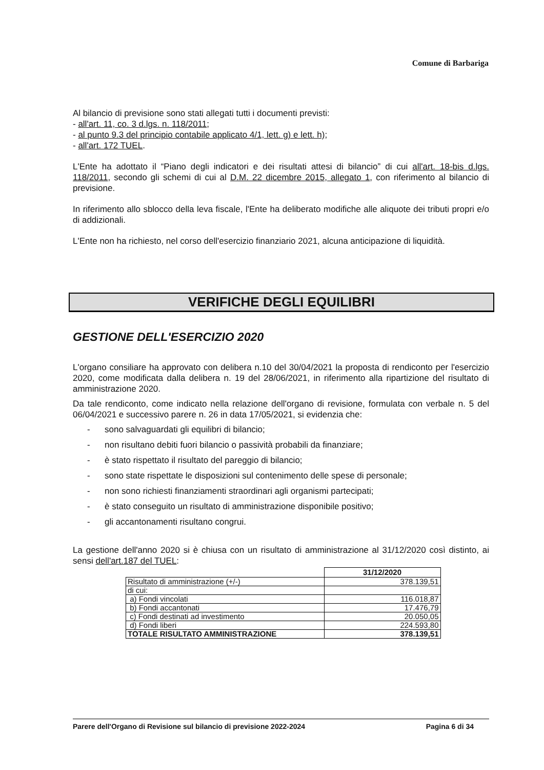Comune di Barbariga
Al bilancio di previsione sono stati allegati tutti i documenti previsti:
- all'art. 11, co. 3 d.lgs. n. 118/2011;
- al punto 9.3 del principio contabile applicato 4/1, lett. g) e lett. h);
- all'art. 172 TUEL.
L'Ente ha adottato il “Piano degli indicatori e dei risultati attesi di bilancio” di cui all'art. 18-bis d.lgs. 118/2011, secondo gli schemi di cui al D.M. 22 dicembre 2015, allegato 1, con riferimento al bilancio di previsione.
In riferimento allo sblocco della leva fiscale, l'Ente ha deliberato modifiche alle aliquote dei tributi propri e/o di addizionali.
L'Ente non ha richiesto, nel corso dell'esercizio finanziario 2021, alcuna anticipazione di liquidità.
VERIFICHE DEGLI EQUILIBRI
GESTIONE DELL'ESERCIZIO 2020
L'organo consiliare ha approvato con delibera n.10 del 30/04/2021 la proposta di rendiconto per l'esercizio 2020, come modificata dalla delibera n. 19 del 28/06/2021, in riferimento alla ripartizione del risultato di amministrazione 2020.
Da tale rendiconto, come indicato nella relazione dell'organo di revisione, formulata con verbale n. 5 del 06/04/2021 e successivo parere n. 26 in data 17/05/2021, si evidenzia che:
- sono salvaguardati gli equilibri di bilancio;
- non risultano debiti fuori bilancio o passività probabili da finanziare;
- è stato rispettato il risultato del pareggio di bilancio;
- sono state rispettate le disposizioni sul contenimento delle spese di personale;
- non sono richiesti finanziamenti straordinari agli organismi partecipati;
- è stato conseguito un risultato di amministrazione disponibile positivo;
- gli accantonamenti risultano congrui.
La gestione dell'anno 2020 si è chiusa con un risultato di amministrazione al 31/12/2020 così distinto, ai sensi dell'art.187 del TUEL:
| | 31/12/2020 |
| Risultato di amministrazione (+/-) | 378.139,51 |
| di cui: | |
| a) Fondi vincolati | 116.018,87 |
| b) Fondi accantonati | 17.476,79 |
| c) Fondi destinati ad investimento | 20.050,05 |
| d) Fondi liberi | 224.593,80 |
| TOTALE RISULTATO AMMINISTRAZIONE | 378.139,51 |
Parere dell'Organo di Revisione sul bilancio di previsione 2022-2024 Pagina 6 di 34